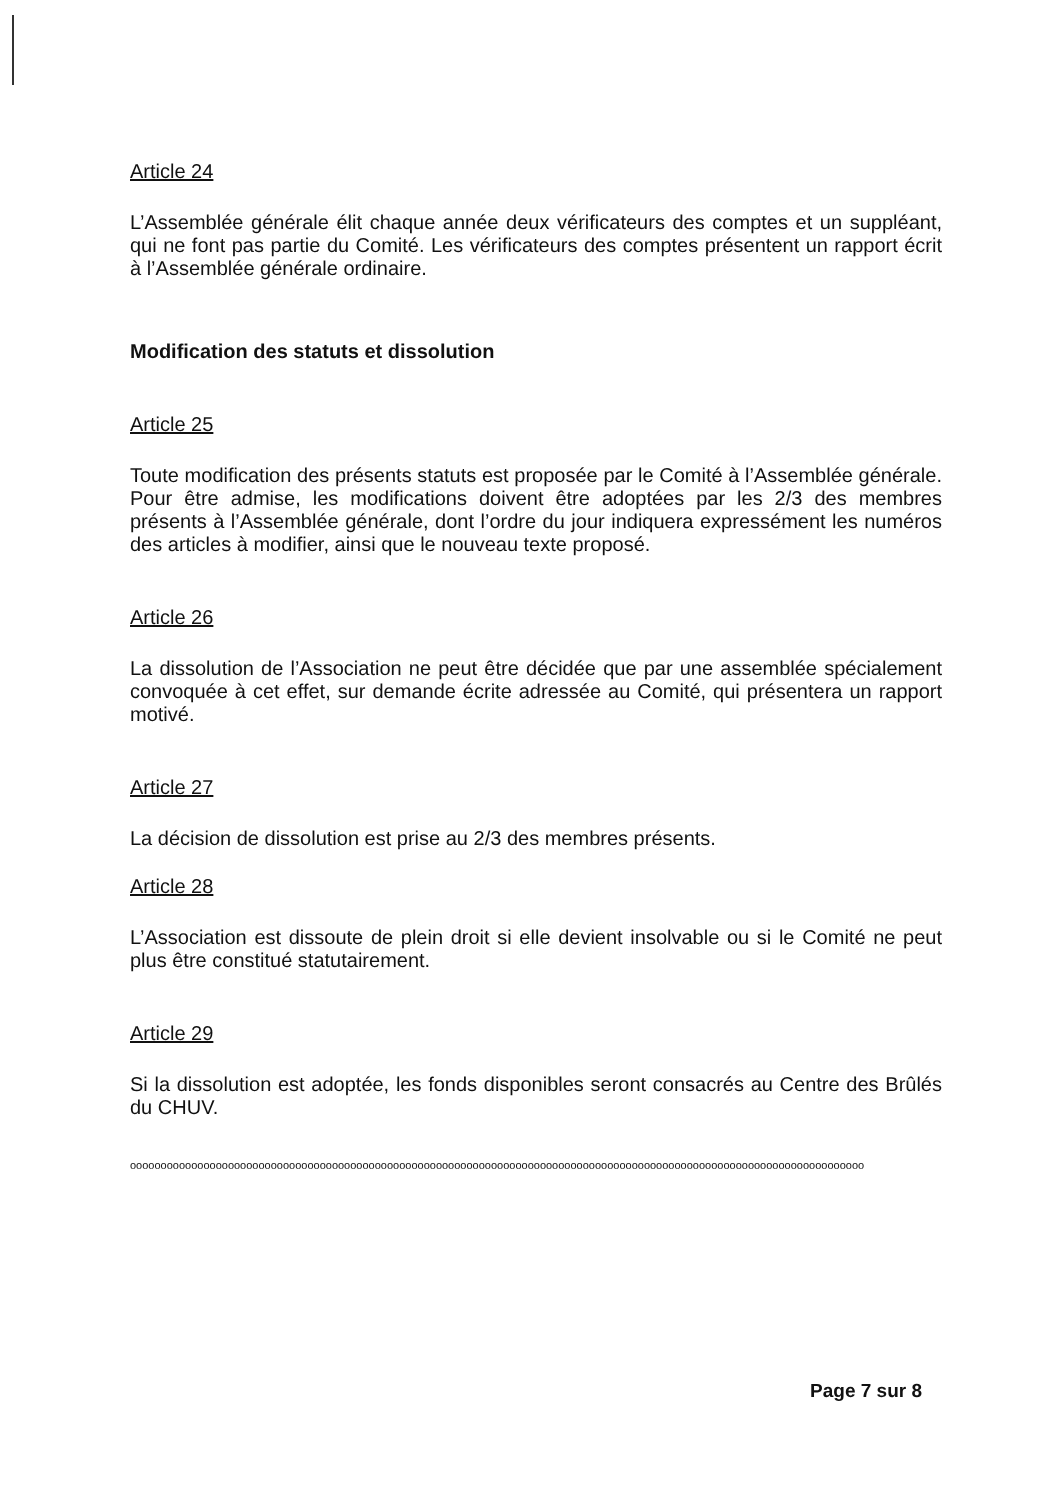Article 24
L’Assemblée générale élit chaque année deux vérificateurs des comptes et un suppléant, qui ne font pas partie du Comité. Les vérificateurs des comptes présentent un rapport écrit à l’Assemblée générale ordinaire.
Modification des statuts et dissolution
Article 25
Toute modification des présents statuts est proposée par le Comité à l’Assemblée générale. Pour être admise, les modifications doivent être adoptées par les 2/3 des membres présents à l’Assemblée générale, dont l’ordre du jour indiquera expressément les numéros des articles à modifier, ainsi que le nouveau texte proposé.
Article 26
La dissolution de l’Association ne peut être décidée que par une assemblée spécialement convoquée à cet effet, sur demande écrite adressée au Comité, qui présentera un rapport motivé.
Article 27
La décision de dissolution est prise au 2/3 des membres présents.
Article 28
L’Association est dissoute de plein droit si elle devient insolvable ou si le Comité ne peut plus être constitué statutairement.
Article 29
Si la dissolution est adoptée, les fonds disponibles seront consacrés au Centre des Brûlés du CHUV.
oooooooooooooooooooooooooooooooooooooooooooooooooooooooooooooooooooooooooooooooooooooooooooooooooooooooooooooooooooooooo
Page 7 sur 8